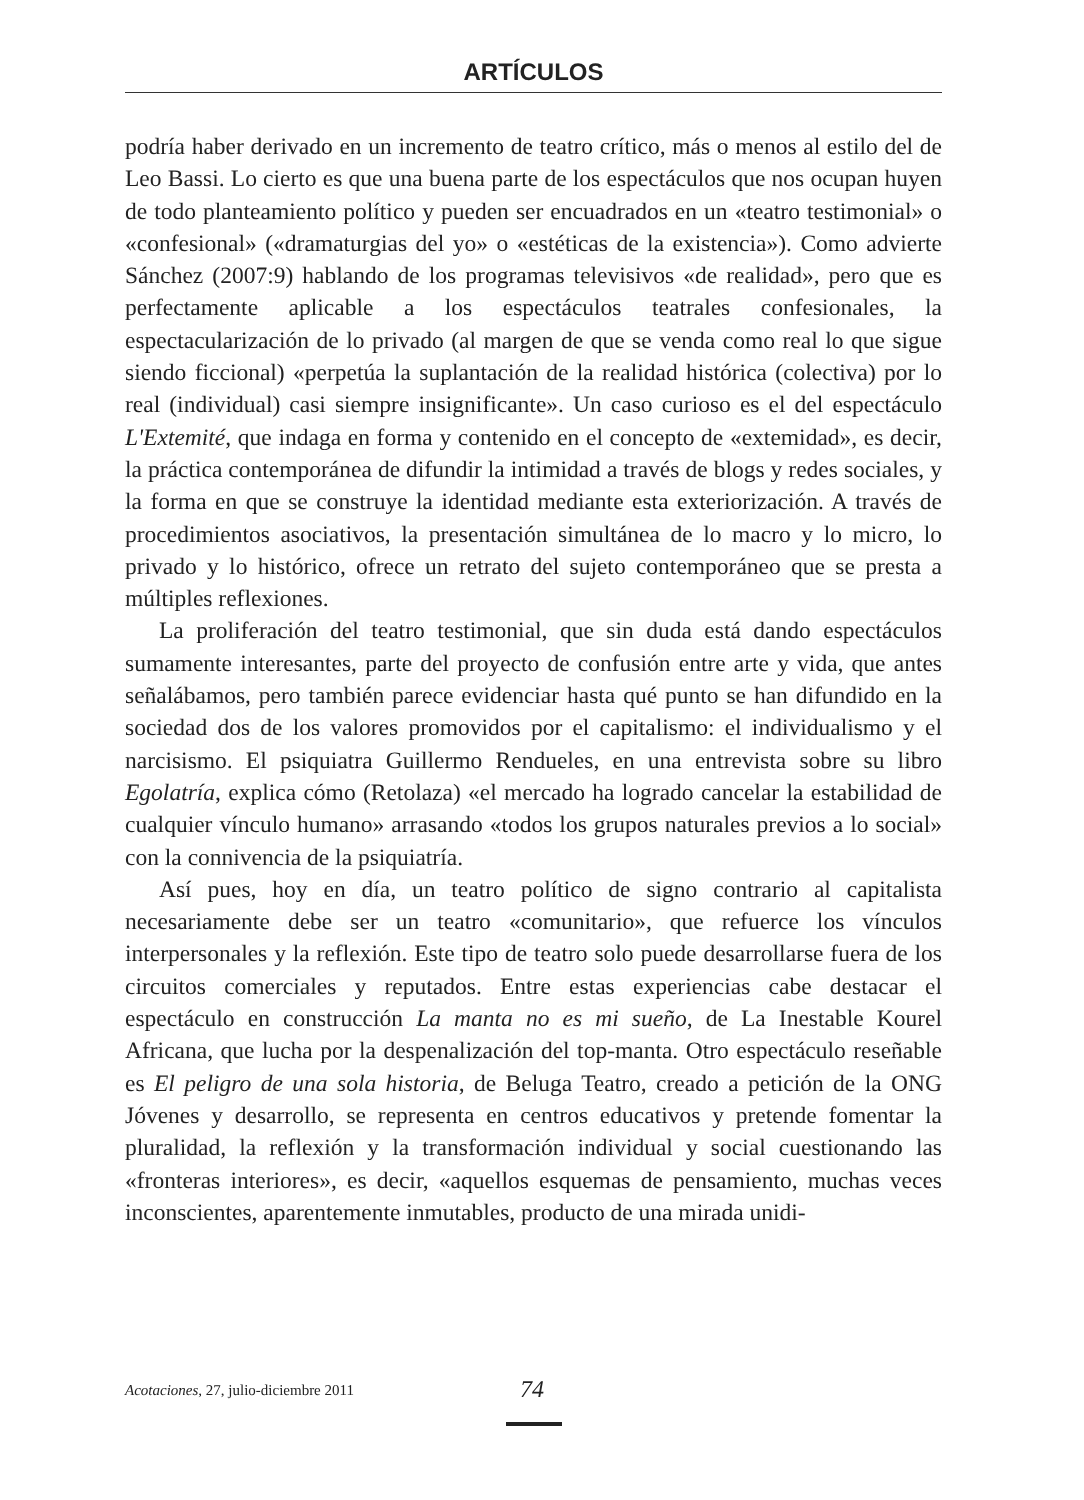ARTÍCULOS
podría haber derivado en un incremento de teatro crítico, más o menos al estilo del de Leo Bassi. Lo cierto es que una buena parte de los espectáculos que nos ocupan huyen de todo planteamiento político y pueden ser encuadrados en un «teatro testimonial» o «confesional» («dramaturgias del yo» o «estéticas de la existencia»). Como advierte Sánchez (2007:9) hablando de los programas televisivos «de realidad», pero que es perfectamente aplicable a los espectáculos teatrales confesionales, la espectacularización de lo privado (al margen de que se venda como real lo que sigue siendo ficcional) «perpetúa la suplantación de la realidad histórica (colectiva) por lo real (individual) casi siempre insignificante». Un caso curioso es el del espectáculo L'Extemité, que indaga en forma y contenido en el concepto de «extemidad», es decir, la práctica contemporánea de difundir la intimidad a través de blogs y redes sociales, y la forma en que se construye la identidad mediante esta exteriorización. A través de procedimientos asociativos, la presentación simultánea de lo macro y lo micro, lo privado y lo histórico, ofrece un retrato del sujeto contemporáneo que se presta a múltiples reflexiones.
La proliferación del teatro testimonial, que sin duda está dando espectáculos sumamente interesantes, parte del proyecto de confusión entre arte y vida, que antes señalábamos, pero también parece evidenciar hasta qué punto se han difundido en la sociedad dos de los valores promovidos por el capitalismo: el individualismo y el narcisismo. El psiquiatra Guillermo Rendueles, en una entrevista sobre su libro Egolatría, explica cómo (Retolaza) «el mercado ha logrado cancelar la estabilidad de cualquier vínculo humano» arrasando «todos los grupos naturales previos a lo social» con la connivencia de la psiquiatría.
Así pues, hoy en día, un teatro político de signo contrario al capitalista necesariamente debe ser un teatro «comunitario», que refuerce los vínculos interpersonales y la reflexión. Este tipo de teatro solo puede desarrollarse fuera de los circuitos comerciales y reputados. Entre estas experiencias cabe destacar el espectáculo en construcción La manta no es mi sueño, de La Inestable Kourel Africana, que lucha por la despenalización del top-manta. Otro espectáculo reseñable es El peligro de una sola historia, de Beluga Teatro, creado a petición de la ONG Jóvenes y desarrollo, se representa en centros educativos y pretende fomentar la pluralidad, la reflexión y la transformación individual y social cuestionando las «fronteras interiores», es decir, «aquellos esquemas de pensamiento, muchas veces inconscientes, aparentemente inmutables, producto de una mirada unidi-
Acotaciones, 27, julio-diciembre 2011 74